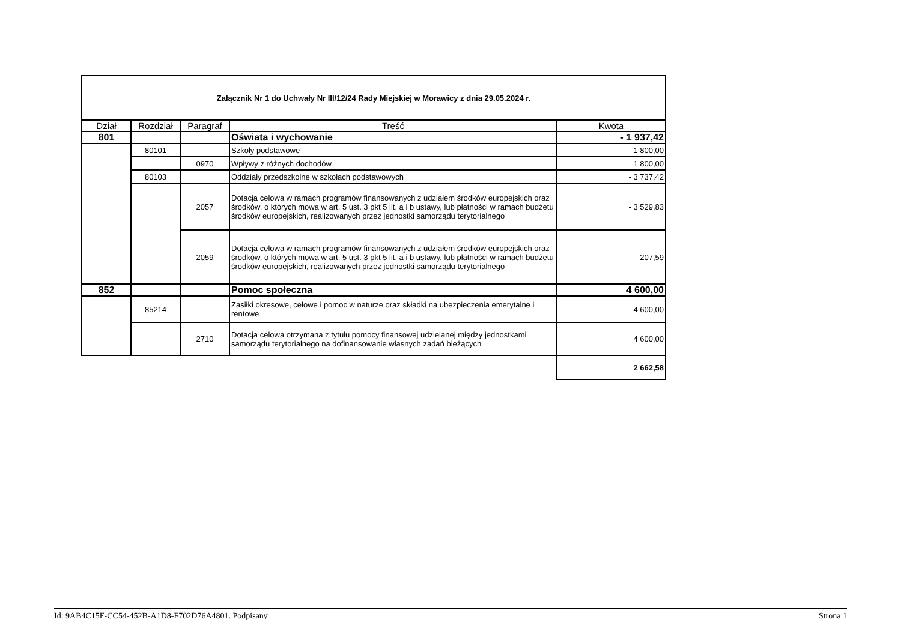| Załącznik Nr 1 do Uchwały Nr III/12/24 Rady Miejskiej w Morawicy z dnia 29.05.2024 r. | | | | |
| Dział | Rozdział | Paragraf | Treść | Kwota |
| 801 | | | Oświata i wychowanie | - 1 937,42 |
| | 80101 | | Szkoły podstawowe | 1 800,00 |
| | | 0970 | Wpływy z różnych dochodów | 1 800,00 |
| | 80103 | | Oddziały przedszkolne w szkołach podstawowych | - 3 737,42 |
| | | 2057 | Dotacja celowa w ramach programów finansowanych z udziałem środków europejskich oraz środków, o których mowa w art. 5 ust. 3 pkt 5 lit. a i b ustawy, lub płatności w ramach budżetu środków europejskich, realizowanych przez jednostki samorządu terytorialnego | - 3 529,83 |
| | | 2059 | Dotacja celowa w ramach programów finansowanych z udziałem środków europejskich oraz środków, o których mowa w art. 5 ust. 3 pkt 5 lit. a i b ustawy, lub płatności w ramach budżetu środków europejskich, realizowanych przez jednostki samorządu terytorialnego | - 207,59 |
| 852 | | | Pomoc społeczna | 4 600,00 |
| | 85214 | | Zasiłki okresowe, celowe i pomoc w naturze oraz składki na ubezpieczenia emerytalne i rentowe | 4 600,00 |
| | | 2710 | Dotacja celowa otrzymana z tytułu pomocy finansowej udzielanej między jednostkami samorządu terytorialnego na dofinansowanie własnych zadań bieżących | 4 600,00 |
| | | | | 2 662,58 |
Id: 9AB4C15F-CC54-452B-A1D8-F702D76A4801. Podpisany Strona 1